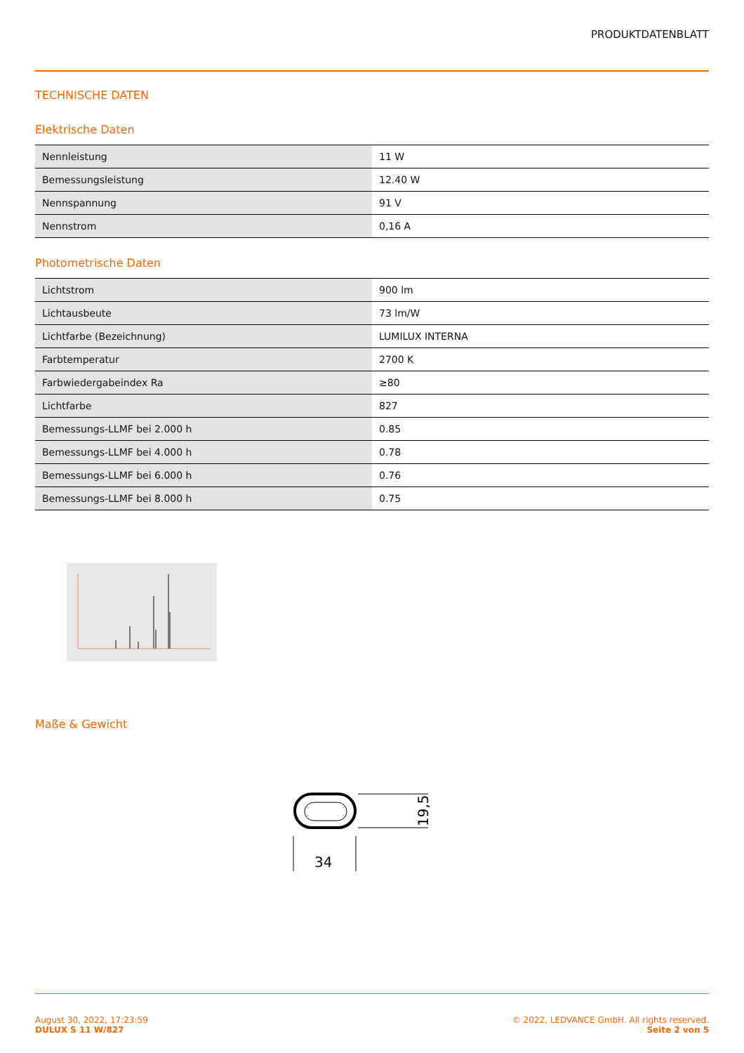PRODUKTDATENBLATT
TECHNISCHE DATEN
Elektrische Daten
| Nennleistung | 11 W |
| Bemessungsleistung | 12.40 W |
| Nennspannung | 91 V |
| Nennstrom | 0,16 A |
Photometrische Daten
| Lichtstrom | 900 lm |
| Lichtausbeute | 73 lm/W |
| Lichtfarbe (Bezeichnung) | LUMILUX INTERNA |
| Farbtemperatur | 2700 K |
| Farbwiedergabeindex Ra | ≥80 |
| Lichtfarbe | 827 |
| Bemessungs-LLMF bei 2.000 h | 0.85 |
| Bemessungs-LLMF bei 4.000 h | 0.78 |
| Bemessungs-LLMF bei 6.000 h | 0.76 |
| Bemessungs-LLMF bei 8.000 h | 0.75 |
Maße & Gewicht
34
19,5
August 30, 2022, 17:23:59
DULUX S 11 W/827
© 2022, LEDVANCE GmbH. All rights reserved.
Seite 2 von 5